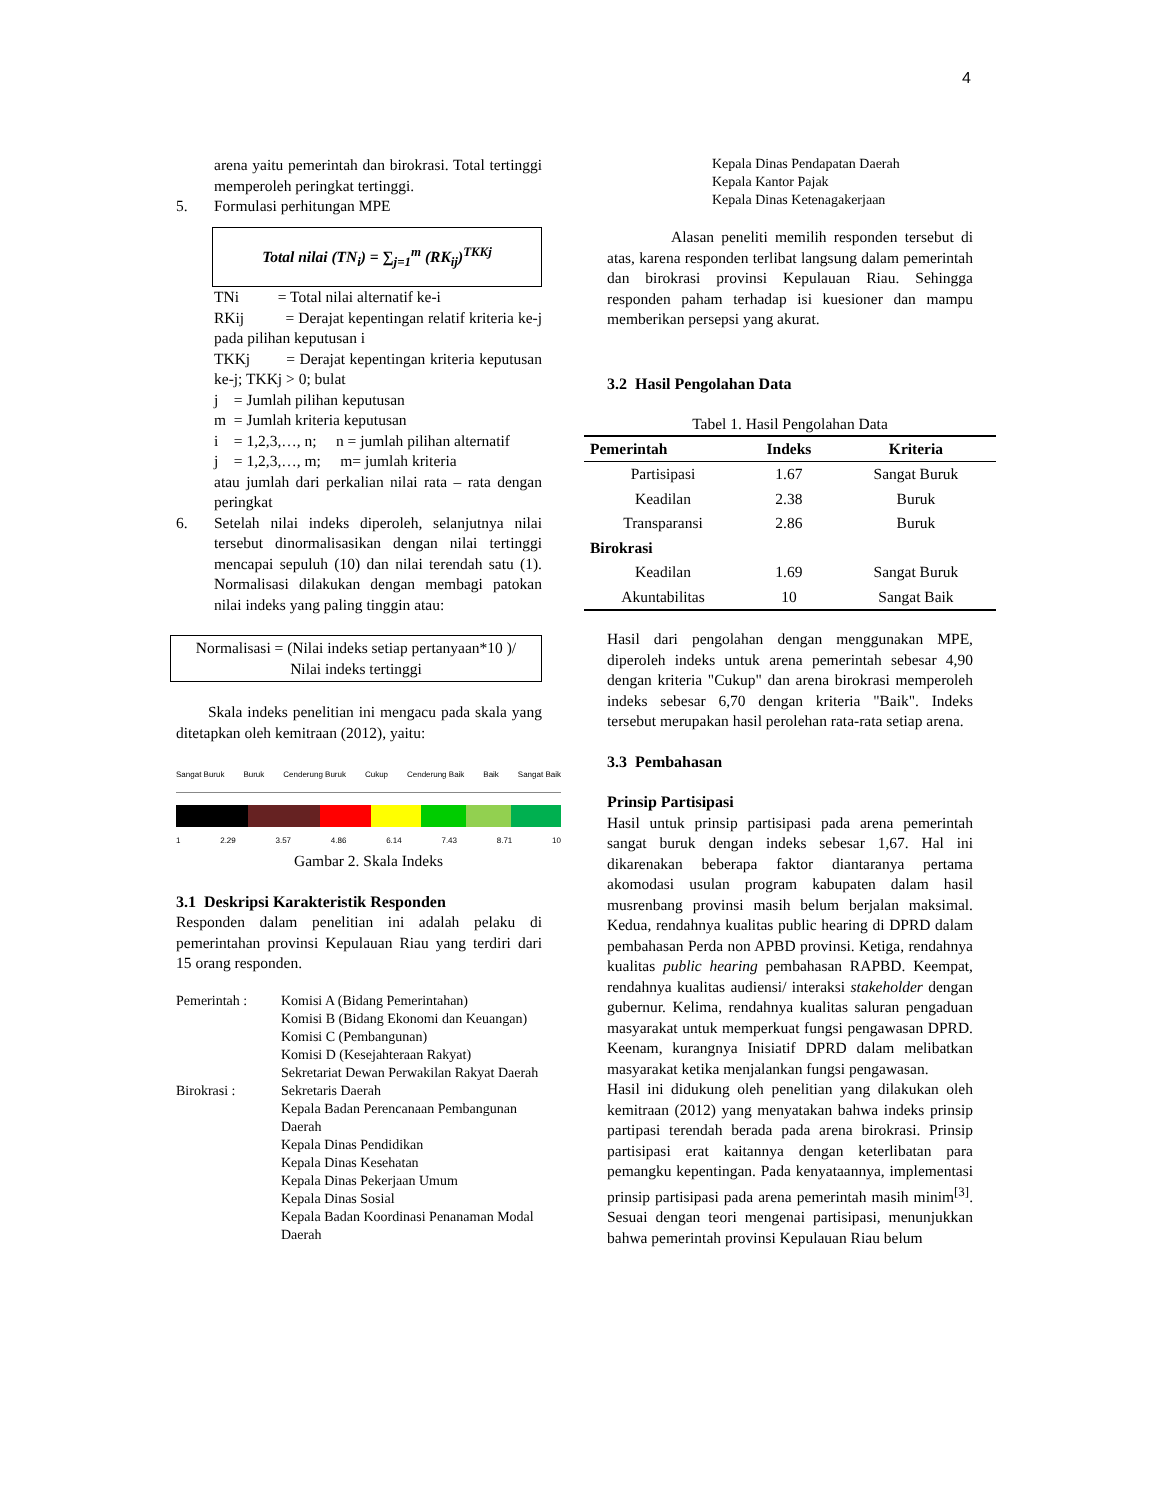4
arena yaitu pemerintah dan birokrasi. Total tertinggi memperoleh peringkat tertinggi.
5. Formulasi perhitungan MPE
Total nilai (TN<sub>i</sub>) = ∑<sub>j=1</sub><sup>m</sup> (RK<sub>ij</sub>)<sup>TKKj</sup>
TNi = Total nilai alternatif ke-i
RKij = Derajat kepentingan relatif kriteria ke-j pada pilihan keputusan i
TKKj = Derajat kepentingan kriteria keputusan ke-j; TKKj > 0; bulat
j = Jumlah pilihan keputusan
m = Jumlah kriteria keputusan
i = 1,2,3,…, n; n = jumlah pilihan alternatif
j = 1,2,3,…, m; m= jumlah kriteria
atau jumlah dari perkalian nilai rata – rata dengan peringkat
6. Setelah nilai indeks diperoleh, selanjutnya nilai tersebut dinormalisasikan dengan nilai tertinggi mencapai sepuluh (10) dan nilai terendah satu (1). Normalisasi dilakukan dengan membagi patokan nilai indeks yang paling tinggin atau:
Normalisasi = (Nilai indeks setiap pertanyaan*10 )/
Nilai indeks tertinggi
Skala indeks penelitian ini mengacu pada skala yang ditetapkan oleh kemitraan (2012), yaitu:
Sangat Buruk Buruk Cenderung Buruk Cukup Cenderung Baik Baik Sangat Baik
1 2.29 3.57 4.86 6.14 7.43 8.71 10
Gambar 2. Skala Indeks
3.1 Deskripsi Karakteristik Responden
Responden dalam penelitian ini adalah pelaku di pemerintahan provinsi Kepulauan Riau yang terdiri dari 15 orang responden.
Pemerintah : Komisi A (Bidang Pemerintahan)
Komisi B (Bidang Ekonomi dan Keuangan)
Komisi C (Pembangunan)
Komisi D (Kesejahteraan Rakyat)
Sekretariat Dewan Perwakilan Rakyat Daerah
Birokrasi : Sekretaris Daerah
Kepala Badan Perencanaan Pembangunan Daerah
Kepala Dinas Pendidikan
Kepala Dinas Kesehatan
Kepala Dinas Pekerjaan Umum
Kepala Dinas Sosial
Kepala Badan Koordinasi Penanaman Modal Daerah
Kepala Dinas Pendapatan Daerah
Kepala Kantor Pajak
Kepala Dinas Ketenagakerjaan
Alasan peneliti memilih responden tersebut di atas, karena responden terlibat langsung dalam pemerintah dan birokrasi provinsi Kepulauan Riau. Sehingga responden paham terhadap isi kuesioner dan mampu memberikan persepsi yang akurat.
3.2 Hasil Pengolahan Data
Tabel 1. Hasil Pengolahan Data
| Pemerintah | Indeks | Kriteria |
| --- | --- | --- |
| Partisipasi | 1.67 | Sangat Buruk |
| Keadilan | 2.38 | Buruk |
| Transparansi | 2.86 | Buruk |
| Birokrasi | | |
| Keadilan | 1.69 | Sangat Buruk |
| Akuntabilitas | 10 | Sangat Baik |
Hasil dari pengolahan dengan menggunakan MPE, diperoleh indeks untuk arena pemerintah sebesar 4,90 dengan kriteria "Cukup" dan arena birokrasi memperoleh indeks sebesar 6,70 dengan kriteria "Baik". Indeks tersebut merupakan hasil perolehan rata-rata setiap arena.
3.3 Pembahasan
Prinsip Partisipasi
Hasil untuk prinsip partisipasi pada arena pemerintah sangat buruk dengan indeks sebesar 1,67. Hal ini dikarenakan beberapa faktor diantaranya pertama akomodasi usulan program kabupaten dalam hasil musrenbang provinsi masih belum berjalan maksimal. Kedua, rendahnya kualitas public hearing di DPRD dalam pembahasan Perda non APBD provinsi. Ketiga, rendahnya kualitas public hearing pembahasan RAPBD. Keempat, rendahnya kualitas audiensi/ interaksi stakeholder dengan gubernur. Kelima, rendahnya kualitas saluran pengaduan masyarakat untuk memperkuat fungsi pengawasan DPRD. Keenam, kurangnya Inisiatif DPRD dalam melibatkan masyarakat ketika menjalankan fungsi pengawasan.
Hasil ini didukung oleh penelitian yang dilakukan oleh kemitraan (2012) yang menyatakan bahwa indeks prinsip partipasi terendah berada pada arena birokrasi. Prinsip partisipasi erat kaitannya dengan keterlibatan para pemangku kepentingan. Pada kenyataannya, implementasi prinsip partisipasi pada arena pemerintah masih minim<sup>[3]</sup>. Sesuai dengan teori mengenai partisipasi, menunjukkan bahwa pemerintah provinsi Kepulauan Riau belum